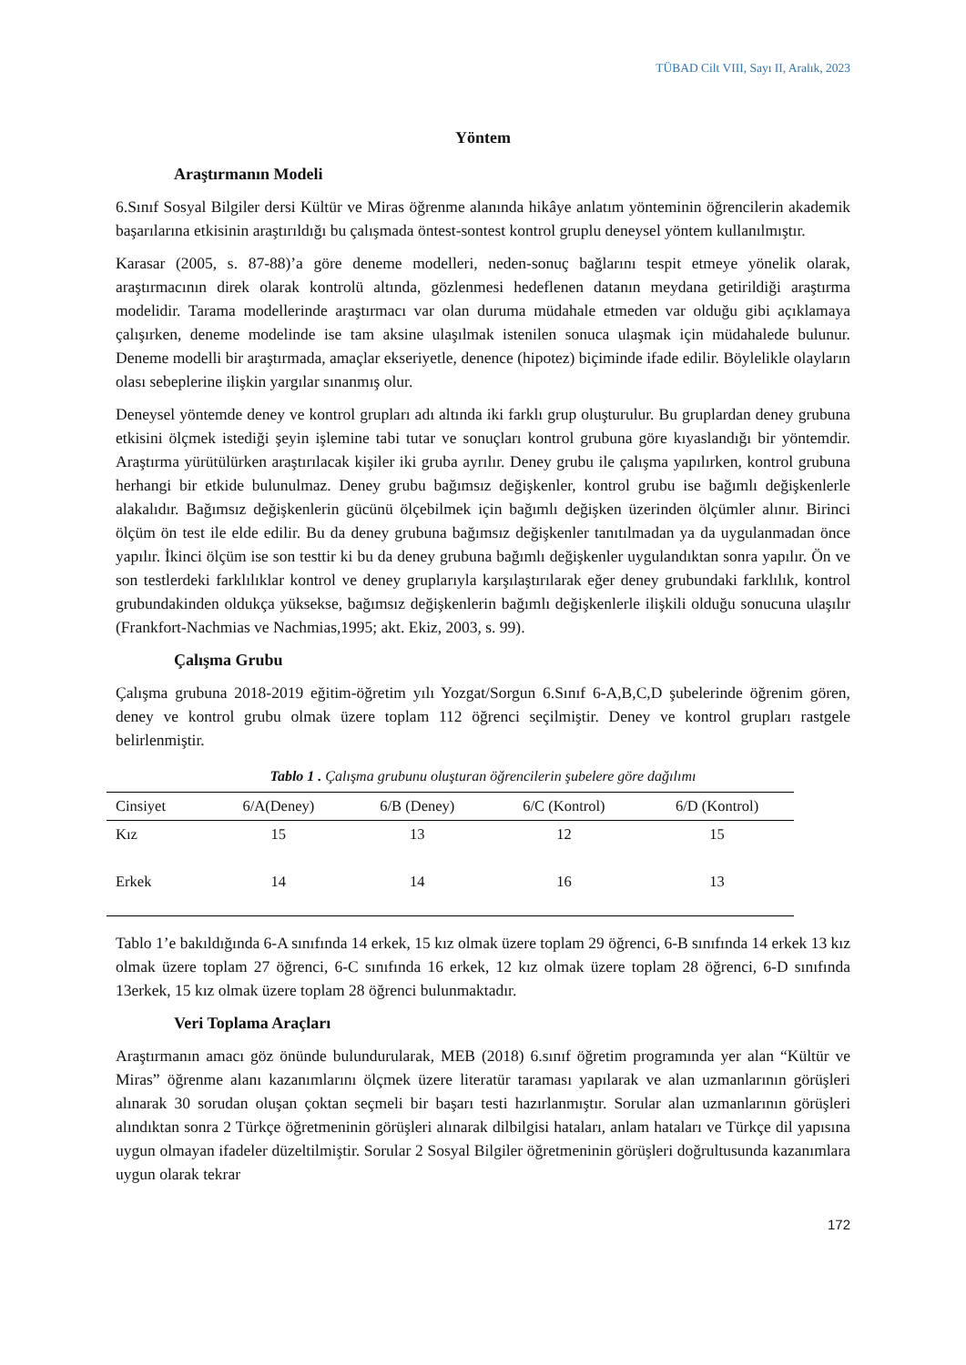TÜBAD Cilt VIII, Sayı II, Aralık, 2023
Yöntem
Araştırmanın Modeli
6.Sınıf Sosyal Bilgiler dersi Kültür ve Miras öğrenme alanında hikâye anlatım yönteminin öğrencilerin akademik başarılarına etkisinin araştırıldığı bu çalışmada öntest-sontest kontrol gruplu deneysel yöntem kullanılmıştır.
Karasar (2005, s. 87-88)’a göre deneme modelleri, neden-sonuç bağlarını tespit etmeye yönelik olarak, araştırmacının direk olarak kontrolü altında, gözlenmesi hedeflenen datanın meydana getirildiği araştırma modelidir. Tarama modellerinde araştırmacı var olan duruma müdahale etmeden var olduğu gibi açıklamaya çalışırken, deneme modelinde ise tam aksine ulaşılmak istenilen sonuca ulaşmak için müdahalede bulunur. Deneme modelli bir araştırmada, amaçlar ekseriyetle, denence (hipotez) biçiminde ifade edilir. Böylelikle olayların olası sebeplerine ilişkin yargılar sınanmış olur.
Deneysel yöntemde deney ve kontrol grupları adı altında iki farklı grup oluşturulur. Bu gruplardan deney grubuna etkisini ölçmek istediği şeyin işlemine tabi tutar ve sonuçları kontrol grubuna göre kıyaslandığı bir yöntemdir. Araştırma yürütülürken araştırılacak kişiler iki gruba ayrılır. Deney grubu ile çalışma yapılırken, kontrol grubuna herhangi bir etkide bulunulmaz. Deney grubu bağımsız değişkenler, kontrol grubu ise bağımlı değişkenlerle alakalıdır. Bağımsız değişkenlerin gücünü ölçebilmek için bağımlı değişken üzerinden ölçümler alınır. Birinci ölçüm ön test ile elde edilir. Bu da deney grubuna bağımsız değişkenler tanıtılmadan ya da uygulanmadan önce yapılır. İkinci ölçüm ise son testtir ki bu da deney grubuna bağımlı değişkenler uygulandıktan sonra yapılır. Ön ve son testlerdeki farklılıklar kontrol ve deney gruplarıyla karşılaştırılarak eğer deney grubundaki farklılık, kontrol grubundakinden oldukça yüksekse, bağımsız değişkenlerin bağımlı değişkenlerle ilişkili olduğu sonucuna ulaşılır (Frankfort-Nachmias ve Nachmias,1995; akt. Ekiz, 2003, s. 99).
Çalışma Grubu
Çalışma grubuna 2018-2019 eğitim-öğretim yılı Yozgat/Sorgun 6.Sınıf 6-A,B,C,D şubelerinde öğrenim gören, deney ve kontrol grubu olmak üzere toplam 112 öğrenci seçilmiştir. Deney ve kontrol grupları rastgele belirlenmiştir.
Tablo 1 . Çalışma grubunu oluşturan öğrencilerin şubelere göre dağılımı
| Cinsiyet | 6/A(Deney) | 6/B (Deney) | 6/C (Kontrol) | 6/D (Kontrol) |
| --- | --- | --- | --- | --- |
| Kız | 15 | 13 | 12 | 15 |
| Erkek | 14 | 14 | 16 | 13 |
Tablo 1’e bakıldığında 6-A sınıfında 14 erkek, 15 kız olmak üzere toplam 29 öğrenci, 6-B sınıfında 14 erkek 13 kız olmak üzere toplam 27 öğrenci, 6-C sınıfında 16 erkek, 12 kız olmak üzere toplam 28 öğrenci, 6-D sınıfında 13erkek, 15 kız olmak üzere toplam 28 öğrenci bulunmaktadır.
Veri Toplama Araçları
Araştırmanın amacı göz önünde bulundurularak, MEB (2018) 6.sınıf öğretim programında yer alan “Kültür ve Miras” öğrenme alanı kazanımlarını ölçmek üzere literatür taraması yapılarak ve alan uzmanlarının görüşleri alınarak 30 sorudan oluşan çoktan seçmeli bir başarı testi hazırlanmıştır. Sorular alan uzmanlarının görüşleri alındıktan sonra 2 Türkçe öğretmeninin görüşleri alınarak dilbilgisi hataları, anlam hataları ve Türkçe dil yapısına uygun olmayan ifadeler düzeltilmiştir. Sorular 2 Sosyal Bilgiler öğretmeninin görüşleri doğrultusunda kazanımlara uygun olarak tekrar
172